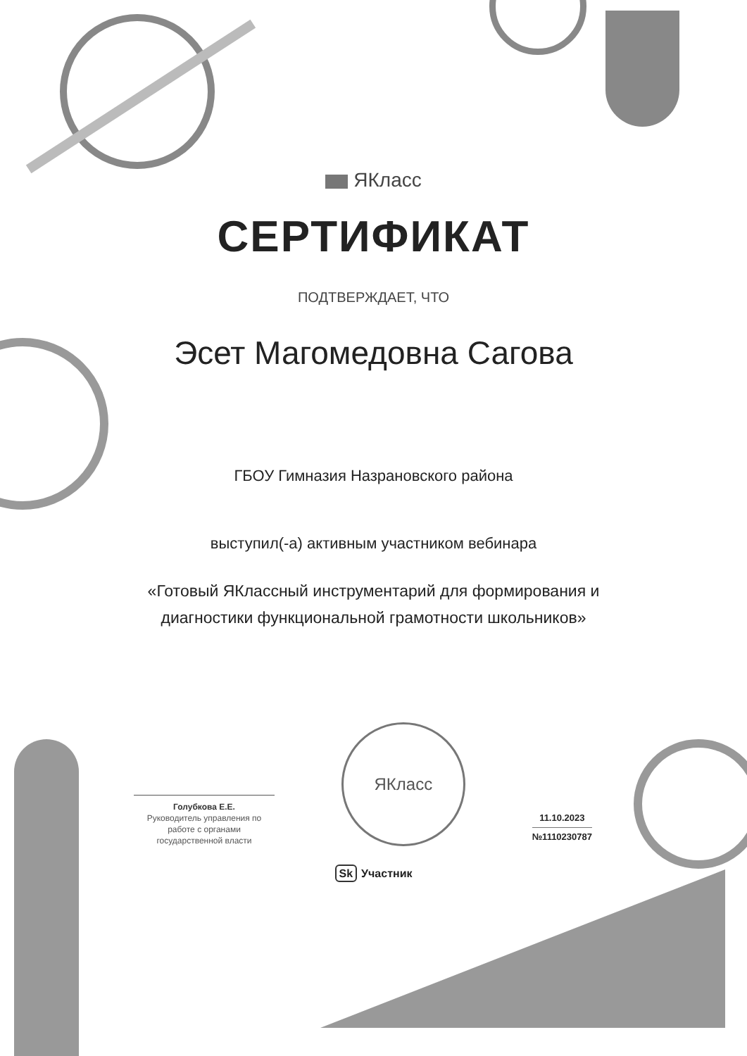ЯКласс
СЕРТИФИКАТ
ПОДТВЕРЖДАЕТ, ЧТО
Эсет Магомедовна Сагова
ГБОУ Гимназия Назрановского района
выступил(-а) активным участником вебинара
«Готовый ЯКлассный инструментарий для формирования и
диагностики функциональной грамотности школьников»
Голубкова Е.Е.
Руководитель управления по работе с органами государственной власти
ЯКласс
11.10.2023
№1110230787
Sk Участник